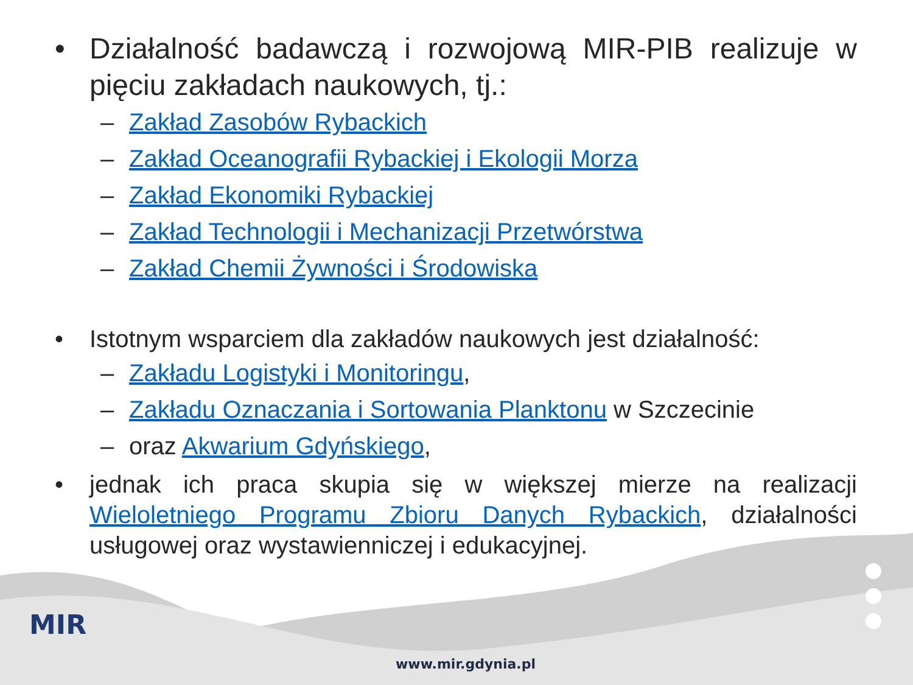• Działalność badawczą i rozwojową MIR-PIB realizuje w pięciu zakładach naukowych, tj.:
– Zakład Zasobów Rybackich
– Zakład Oceanografii Rybackiej i Ekologii Morza
– Zakład Ekonomiki Rybackiej
– Zakład Technologii i Mechanizacji Przetwórstwa
– Zakład Chemii Żywności i Środowiska
• Istotnym wsparciem dla zakładów naukowych jest działalność:
– Zakładu Logistyki i Monitoringu,
– Zakładu Oznaczania i Sortowania Planktonu w Szczecinie
– oraz Akwarium Gdyńskiego,
• jednak ich praca skupia się w większej mierze na realizacji Wieloletniego Programu Zbioru Danych Rybackich, działalności usługowej oraz wystawienniczej i edukacyjnej.
MIR
www.mir.gdynia.pl